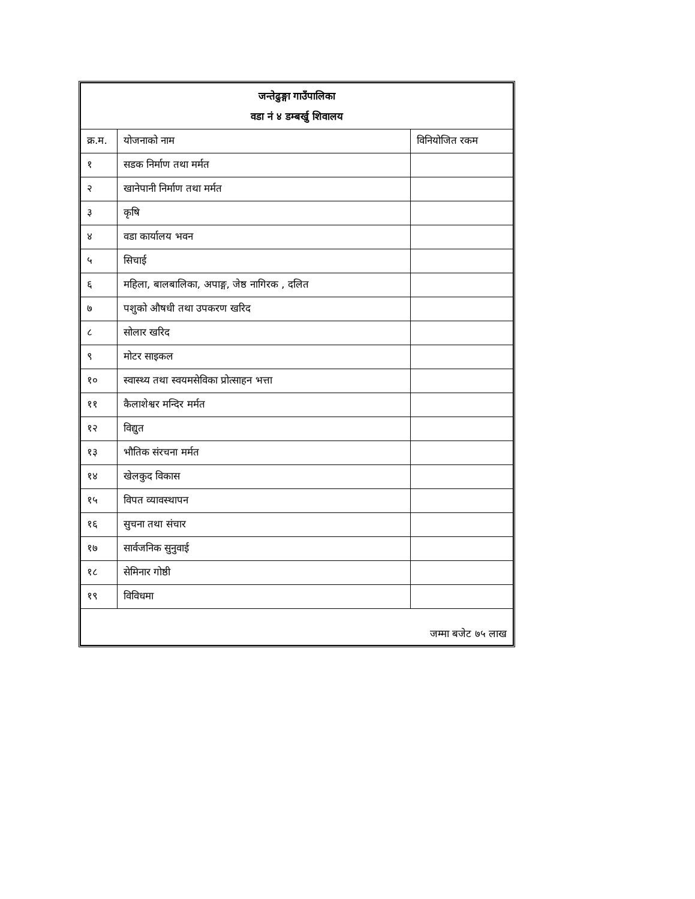| जन्तेढुङ्गा गाउँपालिका वडा नं ४ डम्बर्खु शिवालय | | |
| क्र.म. | योजनाको नाम | विनियोजित रकम |
| १ | सडक निर्माण तथा मर्मत | |
| २ | खानेपानी निर्माण तथा मर्मत | |
| ३ | कृषि | |
| ४ | वडा कार्यालय भवन | |
| ५ | सिचाई | |
| ६ | महिला, बालबालिका, अपाङ्ग, जेष्ठ नागिरक , दलित | |
| ७ | पशुको औषधी तथा उपकरण खरिद | |
| ८ | सोलार खरिद | |
| ९ | मोटर साइकल | |
| १० | स्वास्थ्य तथा स्वयमसेविका प्रोत्साहन भत्ता | |
| ११ | कैलाशेश्वर मन्दिर मर्मत | |
| १२ | विद्युत | |
| १३ | भौतिक संरचना मर्मत | |
| १४ | खेलकुद विकास | |
| १५ | विपत व्यावस्थापन | |
| १६ | सुचना तथा संचार | |
| १७ | सार्वजनिक सुनुवाई | |
| १८ | सेमिनार गोष्ठी | |
| १९ | विविधमा | |
| जम्मा बजेट ७५ लाख | | |